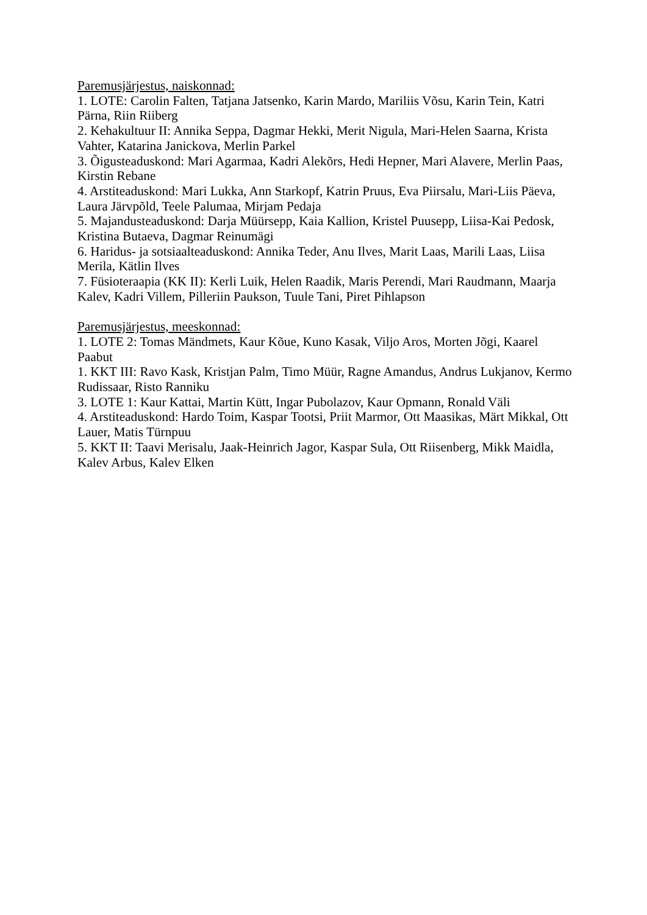Paremusjärjestus, naiskonnad:
1. LOTE: Carolin Falten, Tatjana Jatsenko, Karin Mardo, Mariliis Võsu, Karin Tein, Katri Pärna, Riin Riiberg
2. Kehakultuur II: Annika Seppa, Dagmar Hekki, Merit Nigula, Mari-Helen Saarna, Krista Vahter, Katarina Janickova, Merlin Parkel
3. Õigusteaduskond: Mari Agarmaa, Kadri Alekõrs, Hedi Hepner, Mari Alavere, Merlin Paas, Kirstin Rebane
4. Arstiteaduskond: Mari Lukka, Ann Starkopf, Katrin Pruus, Eva Piirsalu, Mari-Liis Päeva, Laura Järvpõld, Teele Palumaa, Mirjam Pedaja
5. Majandusteaduskond: Darja Müürsepp, Kaia Kallion, Kristel Puusepp, Liisa-Kai Pedosk, Kristina Butaeva, Dagmar Reinumägi
6. Haridus- ja sotsiaalteaduskond: Annika Teder, Anu Ilves, Marit Laas, Marili Laas, Liisa Merila, Kätlin Ilves
7. Füsioteraapia (KK II): Kerli Luik, Helen Raadik, Maris Perendi, Mari Raudmann, Maarja Kalev, Kadri Villem, Pilleriin Paukson, Tuule Tani, Piret Pihlapson
Paremusjärjestus, meeskonnad:
1. LOTE 2: Tomas Mändmets, Kaur Kõue, Kuno Kasak, Viljo Aros, Morten Jõgi, Kaarel Paabut
1. KKT III: Ravo Kask, Kristjan Palm, Timo Müür, Ragne Amandus, Andrus Lukjanov, Kermo Rudissaar, Risto Ranniku
3. LOTE 1: Kaur Kattai, Martin Kütt, Ingar Pubolazov, Kaur Opmann, Ronald Väli
4. Arstiteaduskond: Hardo Toim, Kaspar Tootsi, Priit Marmor, Ott Maasikas, Märt Mikkal, Ott Lauer, Matis Türnpuu
5. KKT II: Taavi Merisalu, Jaak-Heinrich Jagor, Kaspar Sula, Ott Riisenberg, Mikk Maidla, Kalev Arbus, Kalev Elken